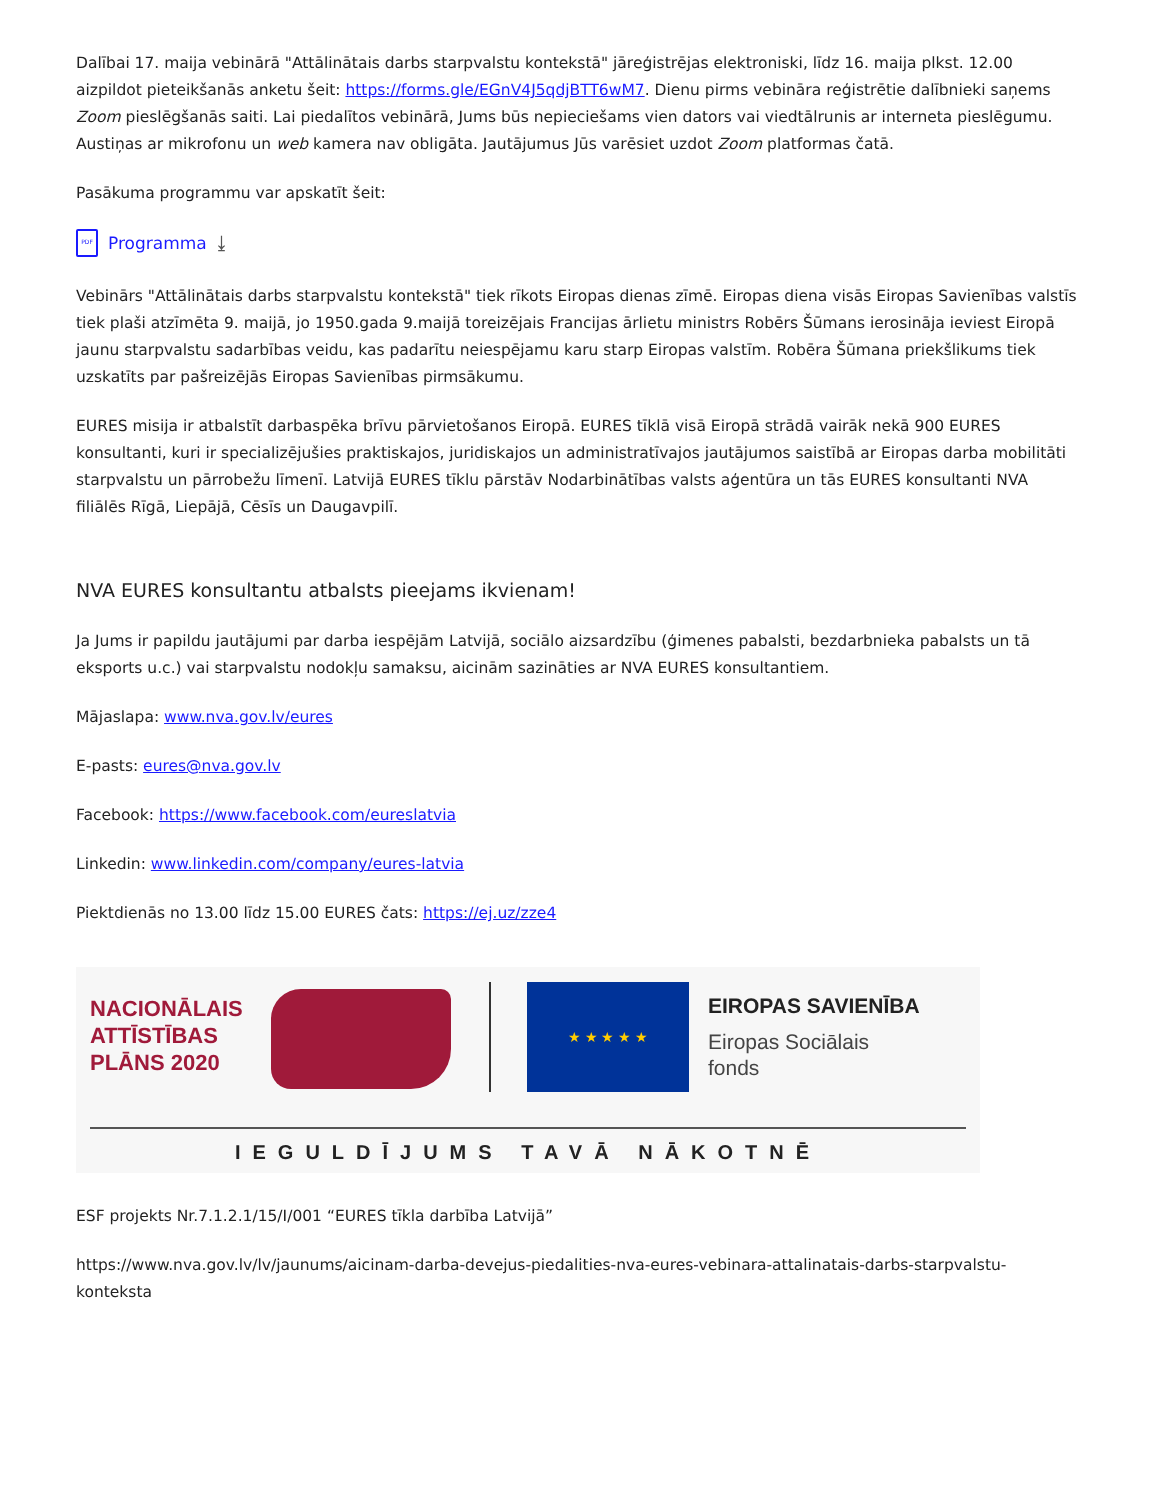Dalībai 17. maija vebinārā "Attālinātais darbs starpvalstu kontekstā" jāreģistrējas elektroniski, līdz 16. maija plkst. 12.00 aizpildot pieteikšanās anketu šeit: https://forms.gle/EGnV4J5qdjBTT6wM7. Dienu pirms vebināra reģistrētie dalībnieki saņems Zoom pieslēgšanās saiti. Lai piedalītos vebinārā, Jums būs nepieciešams vien dators vai viedtālrunis ar interneta pieslēgumu. Austiņas ar mikrofonu un web kamera nav obligāta. Jautājumus Jūs varēsiet uzdot Zoom platformas čatā.
Pasākuma programmu var apskatīt šeit:
PDF Programma ⤓
Vebinārs "Attālinātais darbs starpvalstu kontekstā" tiek rīkots Eiropas dienas zīmē. Eiropas diena visās Eiropas Savienības valstīs tiek plaši atzīmēta 9. maijā, jo 1950.gada 9.maijā toreizējais Francijas ārlietu ministrs Robērs Šūmans ierosināja ieviest Eiropā jaunu starpvalstu sadarbības veidu, kas padarītu neiespējamu karu starp Eiropas valstīm. Robēra Šūmana priekšlikums tiek uzskatīts par pašreizējās Eiropas Savienības pirmsākumu.
EURES misija ir atbalstīt darbaspēka brīvu pārvietošanos Eiropā. EURES tīklā visā Eiropā strādā vairāk nekā 900 EURES konsultanti, kuri ir specializējušies praktiskajos, juridiskajos un administratīvajos jautājumos saistībā ar Eiropas darba mobilitāti starpvalstu un pārrobežu līmenī. Latvijā EURES tīklu pārstāv Nodarbinātības valsts aģentūra un tās EURES konsultanti NVA filiālēs Rīgā, Liepājā, Cēsīs un Daugavpilī.
NVA EURES konsultantu atbalsts pieejams ikvienam!
Ja Jums ir papildu jautājumi par darba iespējām Latvijā, sociālo aizsardzību (ģimenes pabalsti, bezdarbnieka pabalsts un tā eksports u.c.) vai starpvalstu nodokļu samaksu, aicinām sazināties ar NVA EURES konsultantiem.
Mājaslapa: www.nva.gov.lv/eures
E-pasts: eures@nva.gov.lv
Facebook: https://www.facebook.com/eureslatvia
Linkedin: www.linkedin.com/company/eures-latvia
Piektdienās no 13.00 līdz 15.00 EURES čats: https://ej.uz/zze4
NACIONĀLAIS
ATTĪSTĪBAS
PLĀNS 2020
★ ★ ★ ★ ★
EIROPAS SAVIENĪBA
Eiropas Sociālais
fonds
IEGULDĪJUMS TAVĀ NĀKOTNĒ
ESF projekts Nr.7.1.2.1/15/I/001 “EURES tīkla darbība Latvijā”
https://www.nva.gov.lv/lv/jaunums/aicinam-darba-devejus-piedalities-nva-eures-vebinara-attalinatais-darbs-starpvalstu-konteksta